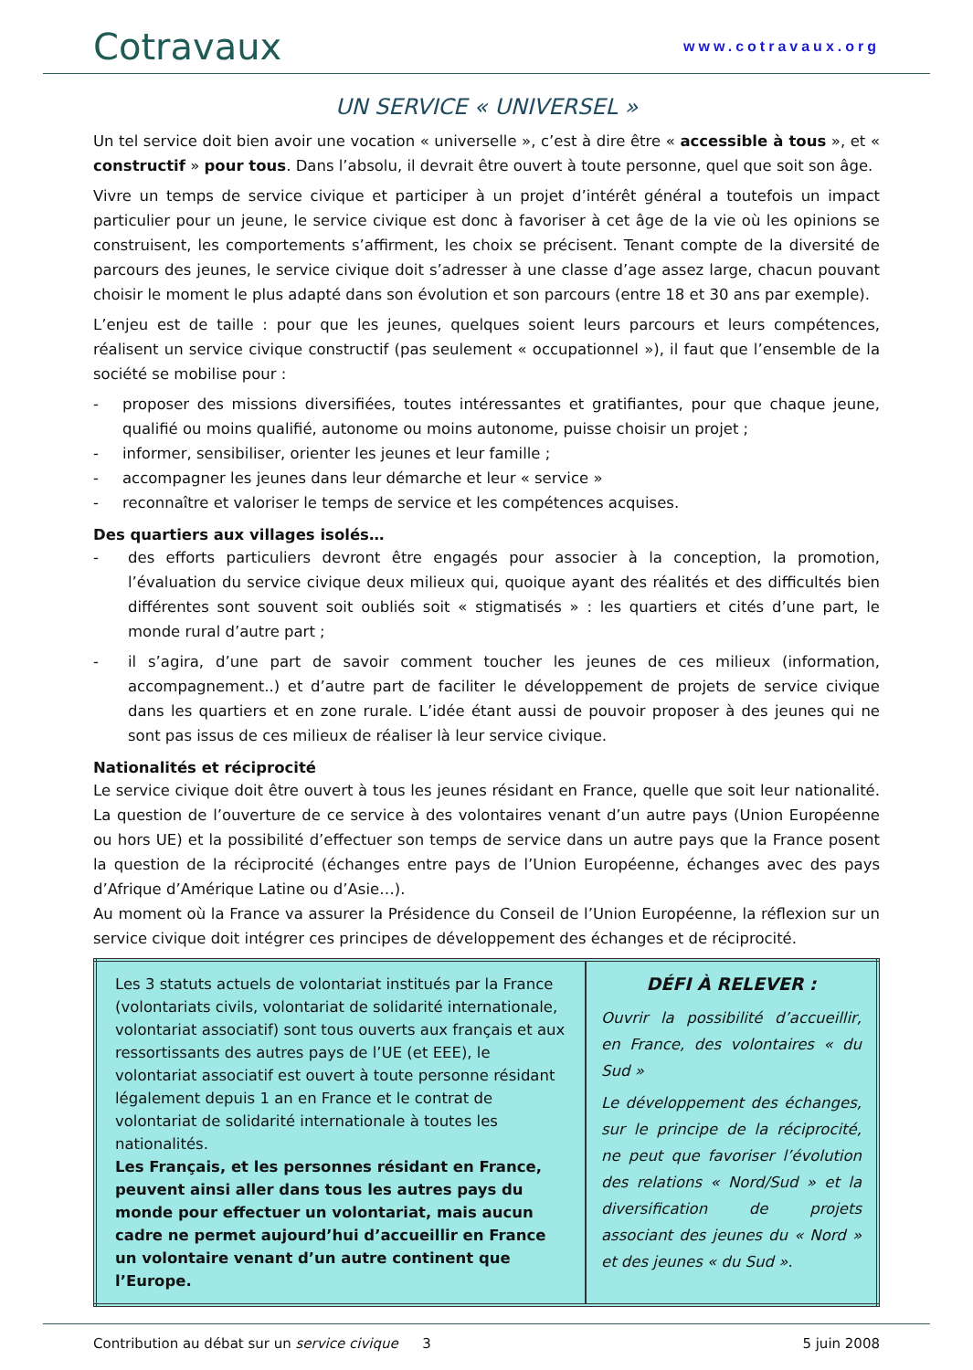Cotravaux www.cotravaux.org
UN SERVICE « UNIVERSEL »
Un tel service doit bien avoir une vocation « universelle », c’est à dire être « accessible à tous », et « constructif » pour tous. Dans l’absolu, il devrait être ouvert à toute personne, quel que soit son âge.
Vivre un temps de service civique et participer à un projet d’intérêt général a toutefois un impact particulier pour un jeune, le service civique est donc à favoriser à cet âge de la vie où les opinions se construisent, les comportements s’affirment, les choix se précisent. Tenant compte de la diversité de parcours des jeunes, le service civique doit s’adresser à une classe d’age assez large, chacun pouvant choisir le moment le plus adapté dans son évolution et son parcours (entre 18 et 30 ans par exemple).
L’enjeu est de taille : pour que les jeunes, quelques soient leurs parcours et leurs compétences, réalisent un service civique constructif (pas seulement « occupationnel »), il faut que l’ensemble de la société se mobilise pour :
- proposer des missions diversifiées, toutes intéressantes et gratifiantes, pour que chaque jeune, qualifié ou moins qualifié, autonome ou moins autonome, puisse choisir un projet ;
- informer, sensibiliser, orienter les jeunes et leur famille ;
- accompagner les jeunes dans leur démarche et leur « service »
- reconnaître et valoriser le temps de service et les compétences acquises.
Des quartiers aux villages isolés…
- des efforts particuliers devront être engagés pour associer à la conception, la promotion, l’évaluation du service civique deux milieux qui, quoique ayant des réalités et des difficultés bien différentes sont souvent soit oubliés soit « stigmatisés » : les quartiers et cités d’une part, le monde rural d’autre part ;
- il s’agira, d’une part de savoir comment toucher les jeunes de ces milieux (information, accompagnement..) et d’autre part de faciliter le développement de projets de service civique dans les quartiers et en zone rurale. L’idée étant aussi de pouvoir proposer à des jeunes qui ne sont pas issus de ces milieux de réaliser là leur service civique.
Nationalités et réciprocité
Le service civique doit être ouvert à tous les jeunes résidant en France, quelle que soit leur nationalité. La question de l’ouverture de ce service à des volontaires venant d’un autre pays (Union Européenne ou hors UE) et la possibilité d’effectuer son temps de service dans un autre pays que la France posent la question de la réciprocité (échanges entre pays de l’Union Européenne, échanges avec des pays d’Afrique d’Amérique Latine ou d’Asie…).
Au moment où la France va assurer la Présidence du Conseil de l’Union Européenne, la réflexion sur un service civique doit intégrer ces principes de développement des échanges et de réciprocité.
| Les 3 statuts actuels de volontariat institués par la France (volontariats civils, volontariat de solidarité internationale, volontariat associatif) sont tous ouverts aux français et aux ressortissants des autres pays de l’UE (et EEE), le volontariat associatif est ouvert à toute personne résidant légalement depuis 1 an en France et le contrat de volontariat de solidarité internationale à toutes les nationalités. Les Français, et les personnes résidant en France, peuvent ainsi aller dans tous les autres pays du monde pour effectuer un volontariat, mais aucun cadre ne permet aujourd’hui d’accueillir en France un volontaire venant d’un autre continent que l’Europe. | DÉFI À RELEVER : Ouvrir la possibilité d’accueillir, en France, des volontaires « du Sud » Le développement des échanges, sur le principe de la réciprocité, ne peut que favoriser l’évolution des relations « Nord/Sud » et la diversification de projets associant des jeunes du « Nord » et des jeunes « du Sud ». |
Contribution au débat sur un service civique 3 5 juin 2008